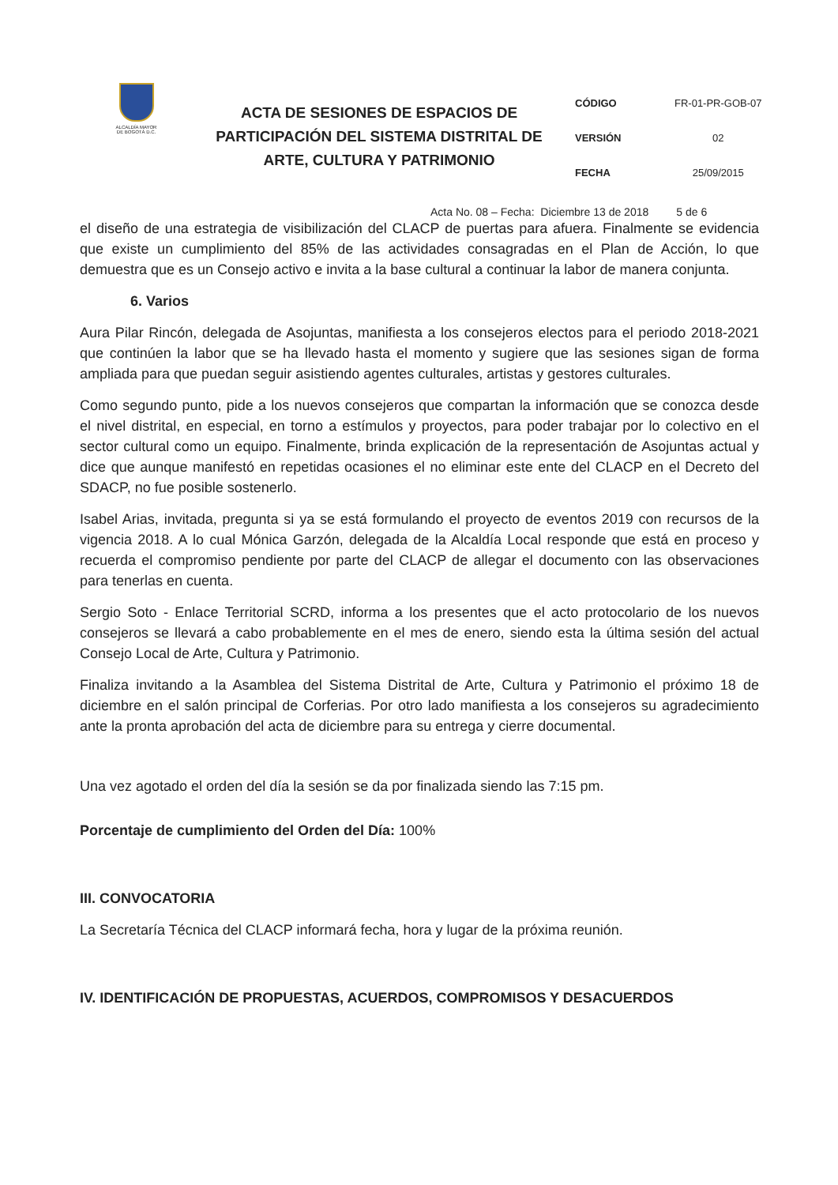ALCALDÍA MAYOR
DE BOGOTÁ D.C.
ACTA DE SESIONES DE ESPACIOS DE PARTICIPACIÓN DEL SISTEMA DISTRITAL DE ARTE, CULTURA Y PATRIMONIO
| CÓDIGO | FR-01-PR-GOB-07 |
| VERSIÓN | 02 |
| FECHA | 25/09/2015 |
Acta No. 08 – Fecha: Diciembre 13 de 2018 5 de 6
el diseño de una estrategia de visibilización del CLACP de puertas para afuera. Finalmente se evidencia que existe un cumplimiento del 85% de las actividades consagradas en el Plan de Acción, lo que demuestra que es un Consejo activo e invita a la base cultural a continuar la labor de manera conjunta.
6. Varios
Aura Pilar Rincón, delegada de Asojuntas, manifiesta a los consejeros electos para el periodo 2018-2021 que continúen la labor que se ha llevado hasta el momento y sugiere que las sesiones sigan de forma ampliada para que puedan seguir asistiendo agentes culturales, artistas y gestores culturales.
Como segundo punto, pide a los nuevos consejeros que compartan la información que se conozca desde el nivel distrital, en especial, en torno a estímulos y proyectos, para poder trabajar por lo colectivo en el sector cultural como un equipo. Finalmente, brinda explicación de la representación de Asojuntas actual y dice que aunque manifestó en repetidas ocasiones el no eliminar este ente del CLACP en el Decreto del SDACP, no fue posible sostenerlo.
Isabel Arias, invitada, pregunta si ya se está formulando el proyecto de eventos 2019 con recursos de la vigencia 2018. A lo cual Mónica Garzón, delegada de la Alcaldía Local responde que está en proceso y recuerda el compromiso pendiente por parte del CLACP de allegar el documento con las observaciones para tenerlas en cuenta.
Sergio Soto - Enlace Territorial SCRD, informa a los presentes que el acto protocolario de los nuevos consejeros se llevará a cabo probablemente en el mes de enero, siendo esta la última sesión del actual Consejo Local de Arte, Cultura y Patrimonio.
Finaliza invitando a la Asamblea del Sistema Distrital de Arte, Cultura y Patrimonio el próximo 18 de diciembre en el salón principal de Corferias. Por otro lado manifiesta a los consejeros su agradecimiento ante la pronta aprobación del acta de diciembre para su entrega y cierre documental.
Una vez agotado el orden del día la sesión se da por finalizada siendo las 7:15 pm.
Porcentaje de cumplimiento del Orden del Día: 100%
III. CONVOCATORIA
La Secretaría Técnica del CLACP informará fecha, hora y lugar de la próxima reunión.
IV. IDENTIFICACIÓN DE PROPUESTAS, ACUERDOS, COMPROMISOS Y DESACUERDOS